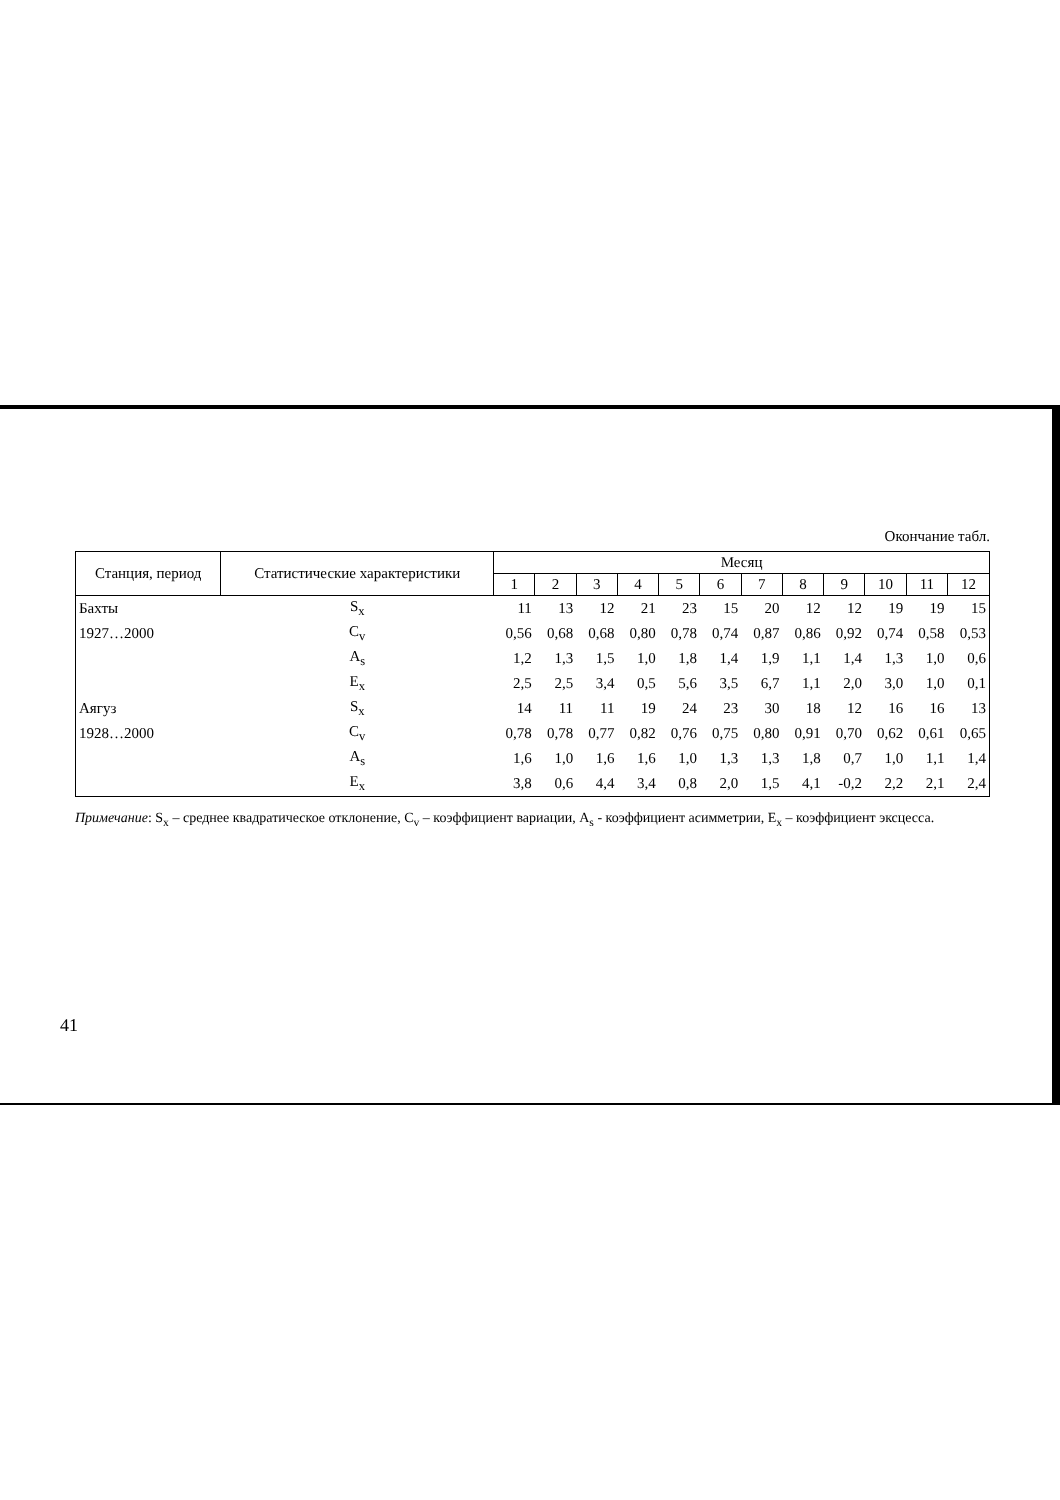Окончание табл.
| Станция, период | Статистические характеристики | Месяц | | | | | | | | | | | |
| --- | --- | --- | --- | --- | --- | --- | --- | --- | --- | --- | --- | --- | --- |
| | | 1 | 2 | 3 | 4 | 5 | 6 | 7 | 8 | 9 | 10 | 11 | 12 |
| Бахты | S<sub>x</sub> | 11 | 13 | 12 | 21 | 23 | 15 | 20 | 12 | 12 | 19 | 19 | 15 |
| 1927…2000 | C<sub>v</sub> | 0,56 | 0,68 | 0,68 | 0,80 | 0,78 | 0,74 | 0,87 | 0,86 | 0,92 | 0,74 | 0,58 | 0,53 |
| | A<sub>s</sub> | 1,2 | 1,3 | 1,5 | 1,0 | 1,8 | 1,4 | 1,9 | 1,1 | 1,4 | 1,3 | 1,0 | 0,6 |
| | E<sub>x</sub> | 2,5 | 2,5 | 3,4 | 0,5 | 5,6 | 3,5 | 6,7 | 1,1 | 2,0 | 3,0 | 1,0 | 0,1 |
| Аягуз | S<sub>x</sub> | 14 | 11 | 11 | 19 | 24 | 23 | 30 | 18 | 12 | 16 | 16 | 13 |
| 1928…2000 | C<sub>v</sub> | 0,78 | 0,78 | 0,77 | 0,82 | 0,76 | 0,75 | 0,80 | 0,91 | 0,70 | 0,62 | 0,61 | 0,65 |
| | A<sub>s</sub> | 1,6 | 1,0 | 1,6 | 1,6 | 1,0 | 1,3 | 1,3 | 1,8 | 0,7 | 1,0 | 1,1 | 1,4 |
| | E<sub>x</sub> | 3,8 | 0,6 | 4,4 | 3,4 | 0,8 | 2,0 | 1,5 | 4,1 | -0,2 | 2,2 | 2,1 | 2,4 |
Примечание: S<sub>x</sub> – среднее квадратическое отклонение, C<sub>v</sub> – коэффициент вариации, A<sub>s</sub> - коэффициент асимметрии, E<sub>x</sub> – коэффициент эксцесса.
41